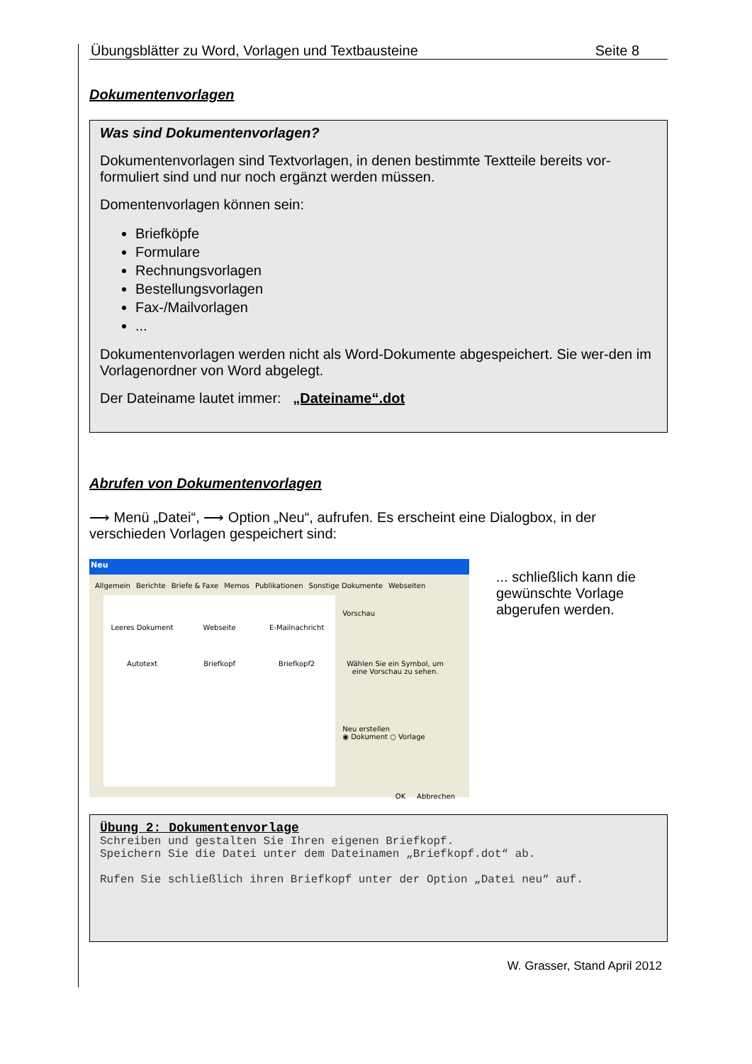Übungsblätter zu Word, Vorlagen und Textbausteine Seite 8
Dokumentenvorlagen
Was sind Dokumentenvorlagen?
Dokumentenvorlagen sind Textvorlagen, in denen bestimmte Textteile bereits vor-formuliert sind und nur noch ergänzt werden müssen.
Domentenvorlagen können sein:
Briefköpfe
Formulare
Rechnungsvorlagen
Bestellungsvorlagen
Fax-/Mailvorlagen
...
Dokumentenvorlagen werden nicht als Word-Dokumente abgespeichert. Sie wer-den im Vorlagenordner von Word abgelegt.
Der Dateiname lautet immer: „Dateiname“.dot
Abrufen von Dokumentenvorlagen
⟶ Menü „Datei“, ⟶ Option „Neu“, aufrufen. Es erscheint eine Dialogbox, in der verschieden Vorlagen gespeichert sind:
Neu
Allgemein Berichte Briefe & Faxe Memos Publikationen Sonstige Dokumente Webseiten
Leeres Dokument Webseite E-Mailnachricht Autotext Briefkopf Briefkopf2
Vorschau
Wählen Sie ein Symbol, um eine Vorschau zu sehen.
Neu erstellen
◉ Dokument ○ Vorlage
OK Abbrechen
... schließlich kann die gewünschte Vorlage abgerufen werden.
Übung 2: Dokumentenvorlage
Schreiben und gestalten Sie Ihren eigenen Briefkopf.
Speichern Sie die Datei unter dem Dateinamen „Briefkopf.dot“ ab.
Rufen Sie schließlich ihren Briefkopf unter der Option „Datei neu“ auf.
W. Grasser, Stand April 2012